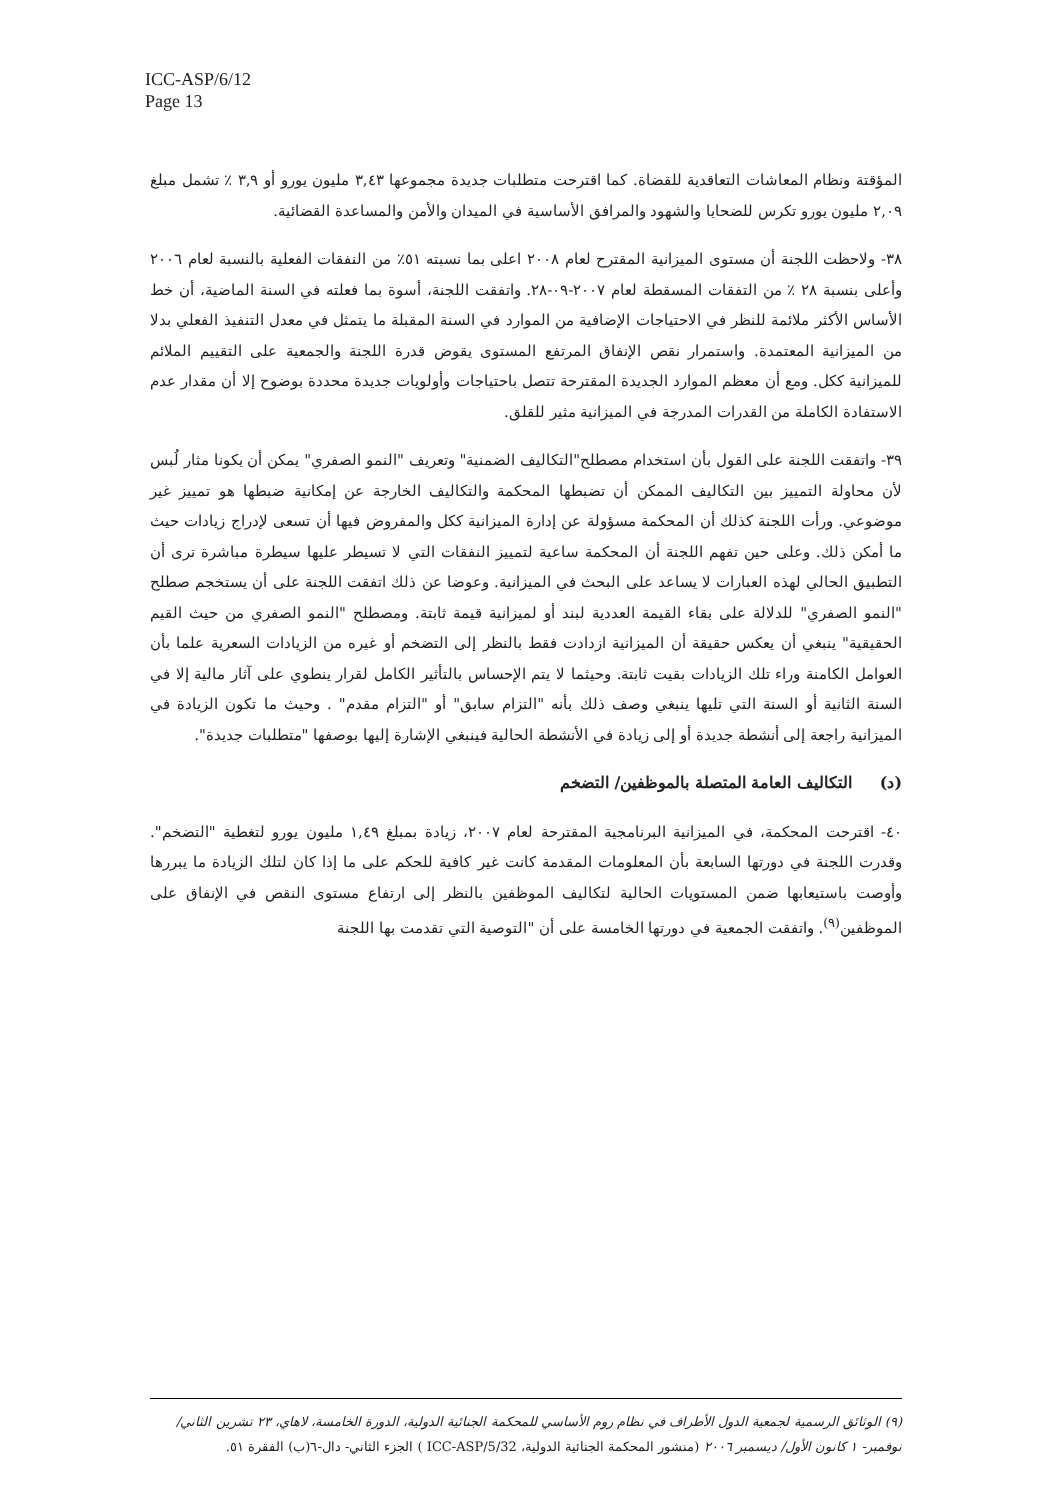ICC-ASP/6/12
Page 13
المؤقتة ونظام المعاشات التعاقدية للقضاة. كما اقترحت متطلبات جديدة مجموعها ٣,٤٣ مليون يورو أو ٣,٩ ٪ تشمل مبلغ ٢,٠٩ مليون يورو تكرس للضحايا والشهود والمرافق الأساسية في الميدان والأمن والمساعدة القضائية.
٣٨- ولاحظت اللجنة أن مستوى الميزانية المقترح لعام ٢٠٠٨ اعلى بما نسبته ٥١٪ من النفقات الفعلية بالنسبة لعام ٢٠٠٦ وأعلى بنسبة ٢٨ ٪ من التفقات المسقطة لعام ٢٠٠٧-٠٩-٢٨. واتفقت اللجنة، أسوة بما فعلته في السنة الماضية، أن خط الأساس الأكثر ملائمة للنظر في الاحتياجات الإضافية من الموارد في السنة المقبلة ما يتمثل في معدل التنفيذ الفعلي بدلا من الميزانية المعتمدة. واستمرار نقص الإنفاق المرتفع المستوى يقوض قدرة اللجنة والجمعية على التقييم الملائم للميزانية ككل. ومع أن معظم الموارد الجديدة المقترحة تتصل باحتياجات وأولويات جديدة محددة بوضوح إلا أن مقدار عدم الاستفادة الكاملة من القدرات المدرجة في الميزانية مثير للقلق.
٣٩- واتفقت اللجنة على القول بأن استخدام مصطلح"التكاليف الضمنية" وتعريف "النمو الصفري" يمكن أن يكونا مثار لُبس لأن محاولة التمييز بين التكاليف الممكن أن تضبطها المحكمة والتكاليف الخارجة عن إمكانية ضبطها هو تمييز غير موضوعي. ورأت اللجنة كذلك أن المحكمة مسؤولة عن إدارة الميزانية ككل والمفروض فيها أن تسعى لإدراج زيادات حيث ما أمكن ذلك. وعلى حين تفهم اللجنة أن المحكمة ساعية لتمييز النفقات التي لا تسيطر عليها سيطرة مباشرة ترى أن التطبيق الحالي لهذه العبارات لا يساعد على البحث في الميزانية. وعوضا عن ذلك اتفقت اللجنة على أن يستخجم صطلح "النمو الصفري" للدلالة على بقاء القيمة العددية لبند أو لميزانية قيمة ثابتة. ومصطلح "النمو الصفري من حيث القيم الحقيقية" ينبغي أن يعكس حقيقة أن الميزانية ازدادت فقط بالنظر إلى التضخم أو غيره من الزيادات السعرية علما بأن العوامل الكامنة وراء تلك الزيادات بقيت ثابتة. وحيثما لا يتم الإحساس بالتأثير الكامل لقرار ينطوي على آثار مالية إلا في السنة الثانية أو السنة التي تليها ينبغي وصف ذلك بأنه "التزام سابق" أو "التزام مقدم" . وحيث ما تكون الزيادة في الميزانية راجعة إلى أنشطة جديدة أو إلى زيادة في الأنشطة الحالية فينبغي الإشارة إليها بوصفها "متطلبات جديدة".
(د) التكاليف العامة المتصلة بالموظفين/ التضخم
٤٠- اقترحت المحكمة، في الميزانية البرنامجية المقترحة لعام ٢٠٠٧، زيادة بمبلغ ١,٤٩ مليون يورو لتغطية "التضخم". وقدرت اللجنة في دورتها السابعة بأن المعلومات المقدمة كانت غير كافية للحكم على ما إذا كان لتلك الزيادة ما يبررها وأوصت باستيعابها ضمن المستويات الحالية لتكاليف الموظفين بالنظر إلى ارتفاع مستوى النقص في الإنفاق على الموظفين<sup>(٩)</sup>. واتفقت الجمعية في دورتها الخامسة على أن "التوصية التي تقدمت بها اللجنة
(٩) الوثائق الرسمية لجمعية الدول الأطراف في نظام روم الأساسي للمحكمة الجنائية الدولية، الدورة الخامسة، لاهاي، ٢٣ تشرين الثاني/ نوفمبر- ١ كانون الأول/ ديسمبر ٢٠٠٦ (منشور المحكمة الجنائية الدولية، ICC-ASP/5/32 ) الجزء الثاني- دال-٦(ب) الفقرة ٥١.